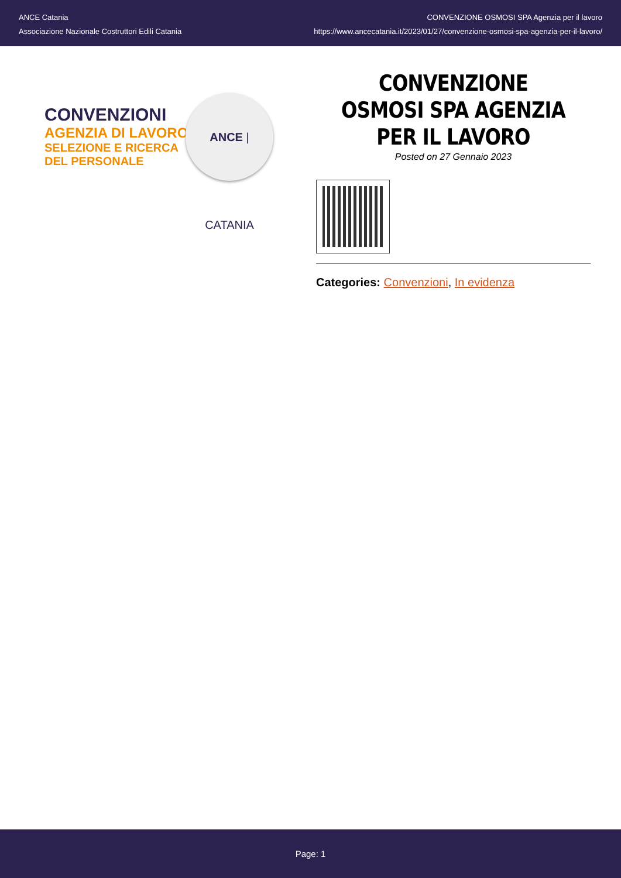ANCE Catania
Associazione Nazionale Costruttori Edili Catania
CONVENZIONE OSMOSI SPA Agenzia per il lavoro
https://www.ancecatania.it/2023/01/27/convenzione-osmosi-spa-agenzia-per-il-lavoro/
CONVENZIONI
AGENZIA DI LAVORO
SELEZIONE E RICERCA
DEL PERSONALE
ANCE | CATANIA
CONVENZIONE OSMOSI SPA AGENZIA PER IL LAVORO
Posted on 27 Gennaio 2023
Categories: Convenzioni, In evidenza
Page: 1